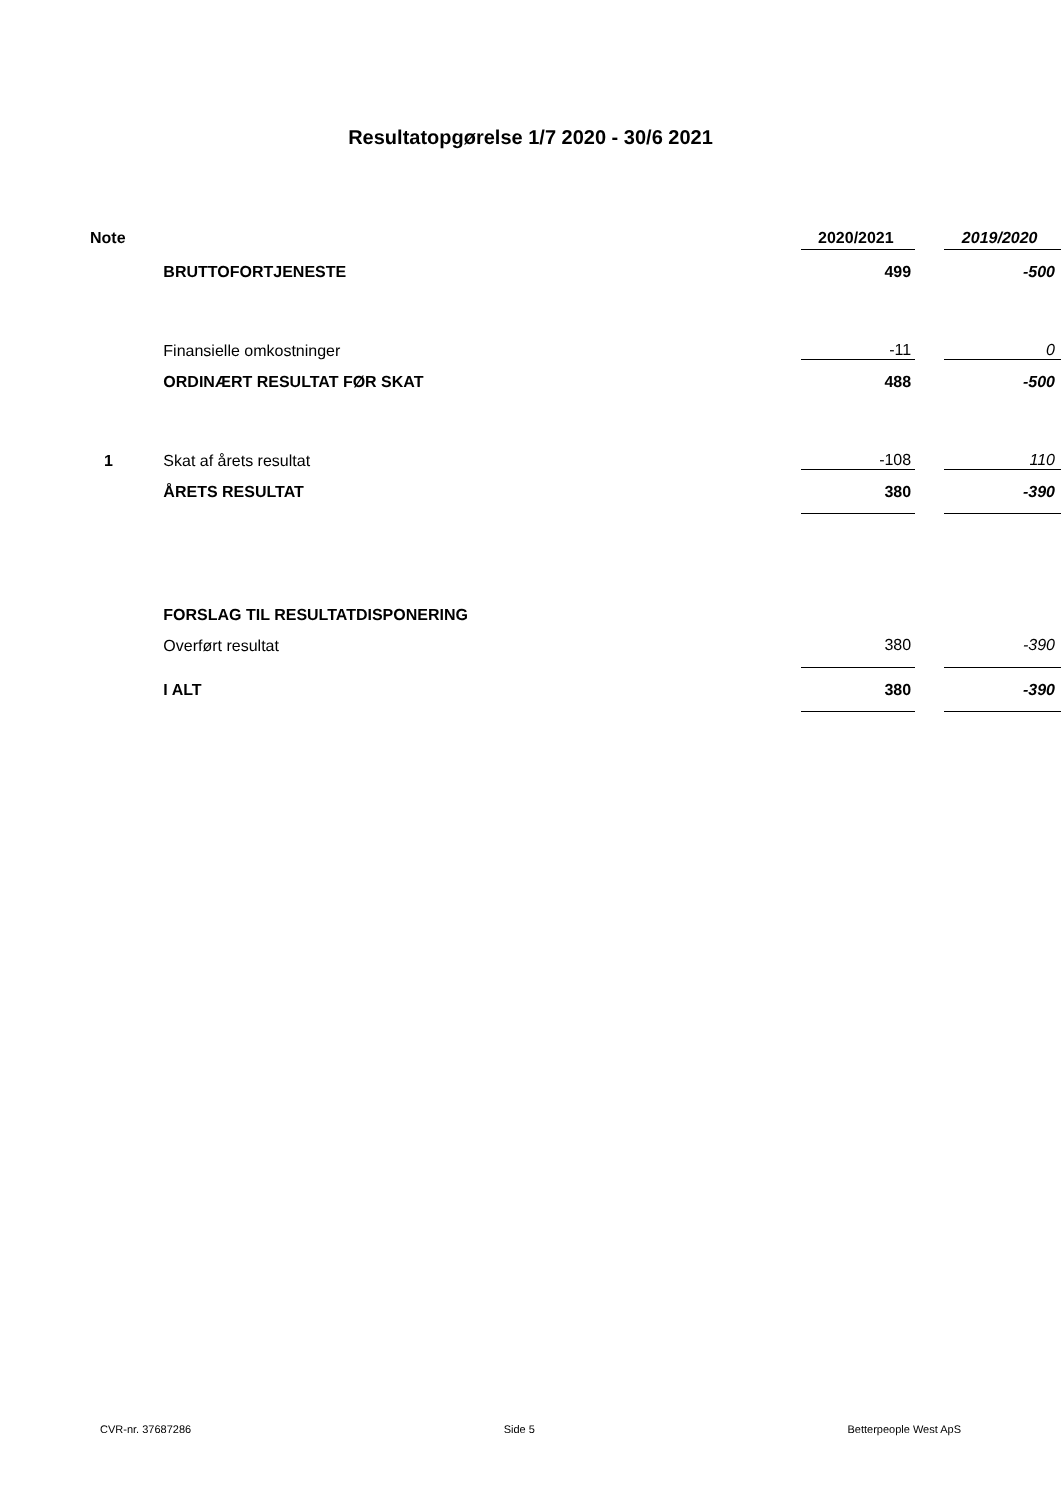Resultatopgørelse 1/7 2020 - 30/6 2021
| Note | | 2020/2021 | | 2019/2020 |
| --- | --- | --- | --- | --- |
| | BRUTTOFORTJENESTE | 499 | | -500 |
| | Finansielle omkostninger | -11 | | 0 |
| | ORDINÆRT RESULTAT FØR SKAT | 488 | | -500 |
| 1 | Skat af årets resultat | -108 | | 110 |
| | ÅRETS RESULTAT | 380 | | -390 |
| | FORSLAG TIL RESULTATDISPONERING | | | |
| | Overført resultat | 380 | | -390 |
| | I ALT | 380 | | -390 |
CVR-nr. 37687286 Side 5 Betterpeople West ApS